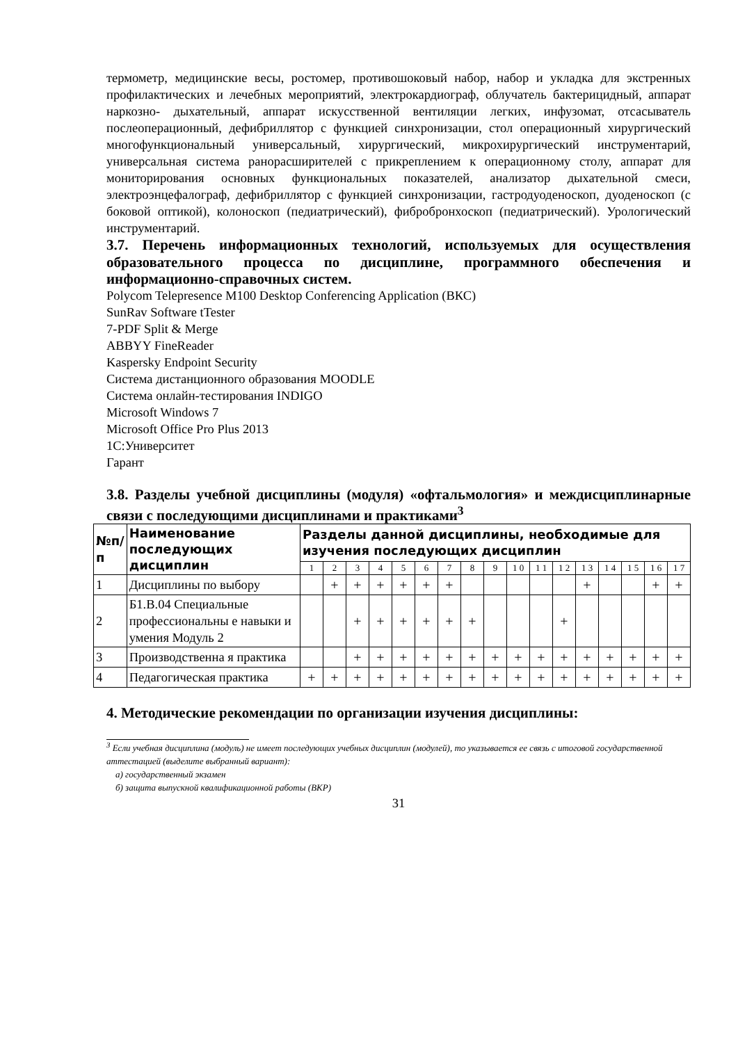термометр, медицинские весы, ростомер, противошоковый набор, набор и укладка для экстренных профилактических и лечебных мероприятий, электрокардиограф, облучатель бактерицидный, аппарат наркозно- дыхательный, аппарат искусственной вентиляции легких, инфузомат, отсасыватель послеоперационный, дефибриллятор с функцией синхронизации, стол операционный хирургический многофункциональный универсальный, хирургический, микрохирургический инструментарий, универсальная система ранорасширителей с прикреплением к операционному столу, аппарат для мониторирования основных функциональных показателей, анализатор дыхательной смеси, электроэнцефалограф, дефибриллятор с функцией синхронизации, гастродуоденоскоп, дуоденоскоп (с боковой оптикой), колоноскоп (педиатрический), фибробронхоскоп (педиатрический). Урологический инструментарий.
3.7. Перечень информационных технологий, используемых для осуществления образовательного процесса по дисциплине, программного обеспечения и информационно-справочных систем.
Polycom Telepresence M100 Desktop Conferencing Application (ВКС)
SunRav Software tTester
7-PDF Split & Merge
ABBYY FineReader
Kaspersky Endpoint Security
Система дистанционного образования MOODLE
Система онлайн-тестирования INDIGO
Microsoft Windows 7
Microsoft Office Pro Plus 2013
1С:Университет
Гарант
3.8. Разделы учебной дисциплины (модуля) «офтальмология» и междисциплинарные связи с последующими дисциплинами и практиками<sup>3</sup>
| №п/ п | Наименование последующих дисциплин | Разделы данной дисциплины, необходимые для изучения последующих дисциплин | | | | | | | | | | | | | | | | |
| --- | --- | --- | --- | --- | --- | --- | --- | --- | --- | --- | --- | --- | --- | --- | --- | --- | --- | --- |
| | | 1 | 2 | 3 | 4 | 5 | 6 | 7 | 8 | 9 | 1 0 | 1 1 | 1 2 | 1 3 | 1 4 | 1 5 | 1 6 | 1 7 |
| 1 | Дисциплины по выбору | | + | + | + | + | + | + | | | | | | + | | | + | + |
| 2 | Б1.В.04 Специальные профессиональны е навыки и умения Модуль 2 | | | + | + | + | + | + | + | | | | + | | | | | |
| 3 | Производственна я практика | | | + | + | + | + | + | + | + | + | + | + | + | + | + | + | + |
| 4 | Педагогическая практика | + | + | + | + | + | + | + | + | + | + | + | + | + | + | + | + | + |
4. Методические рекомендации по организации изучения дисциплины:
<sup>3</sup> Если учебная дисциплина (модуль) не имеет последующих учебных дисциплин (модулей), то указывается ее связь с итоговой государственной аттестацией (выделите выбранный вариант):
а) государственный экзамен
б) защита выпускной квалификационной работы (ВКР)
31